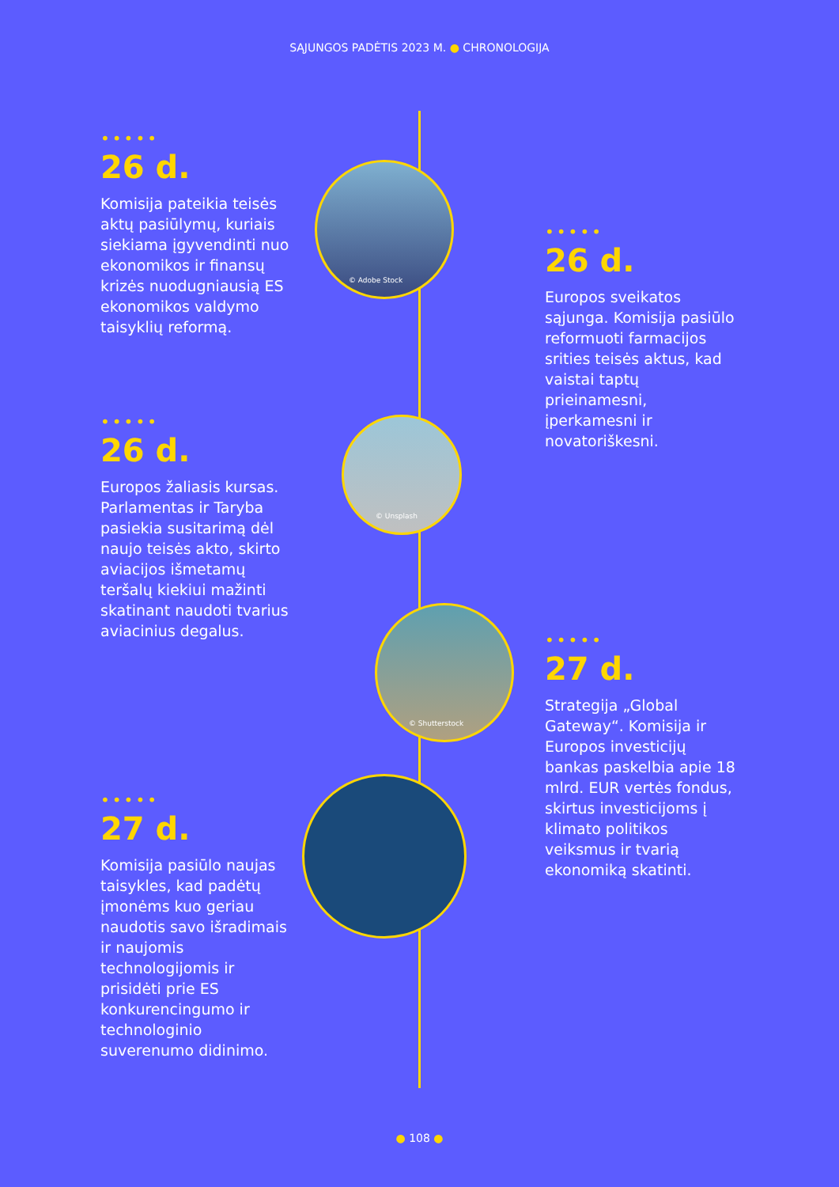SĄJUNGOS PADĖTIS 2023 M. ● CHRONOLOGIJA
© Adobe Stock
© Unsplash
© Shutterstock
•••••
26 d.
Komisija pateikia teisės aktų pasiūlymų, kuriais siekiama įgyvendinti nuo ekonomikos ir finansų krizės nuodugniausią ES ekonomikos valdymo taisyklių reformą.
•••••
26 d.
Europos sveikatos sąjunga. Komisija pasiūlo reformuoti farmacijos srities teisės aktus, kad vaistai taptų prieinamesni, įperkamesni ir novatoriškesni.
•••••
26 d.
Europos žaliasis kursas. Parlamentas ir Taryba pasiekia susitarimą dėl naujo teisės akto, skirto aviacijos išmetamų teršalų kiekiui mažinti skatinant naudoti tvarius aviacinius degalus.
•••••
27 d.
Strategija „Global Gateway“. Komisija ir Europos investicijų bankas paskelbia apie 18 mlrd. EUR vertės fondus, skirtus investicijoms į klimato politikos veiksmus ir tvarią ekonomiką skatinti.
•••••
27 d.
Komisija pasiūlo naujas taisykles, kad padėtų įmonėms kuo geriau naudotis savo išradimais ir naujomis technologijomis ir prisidėti prie ES konkurencingumo ir technologinio suverenumo didinimo.
● 108 ●